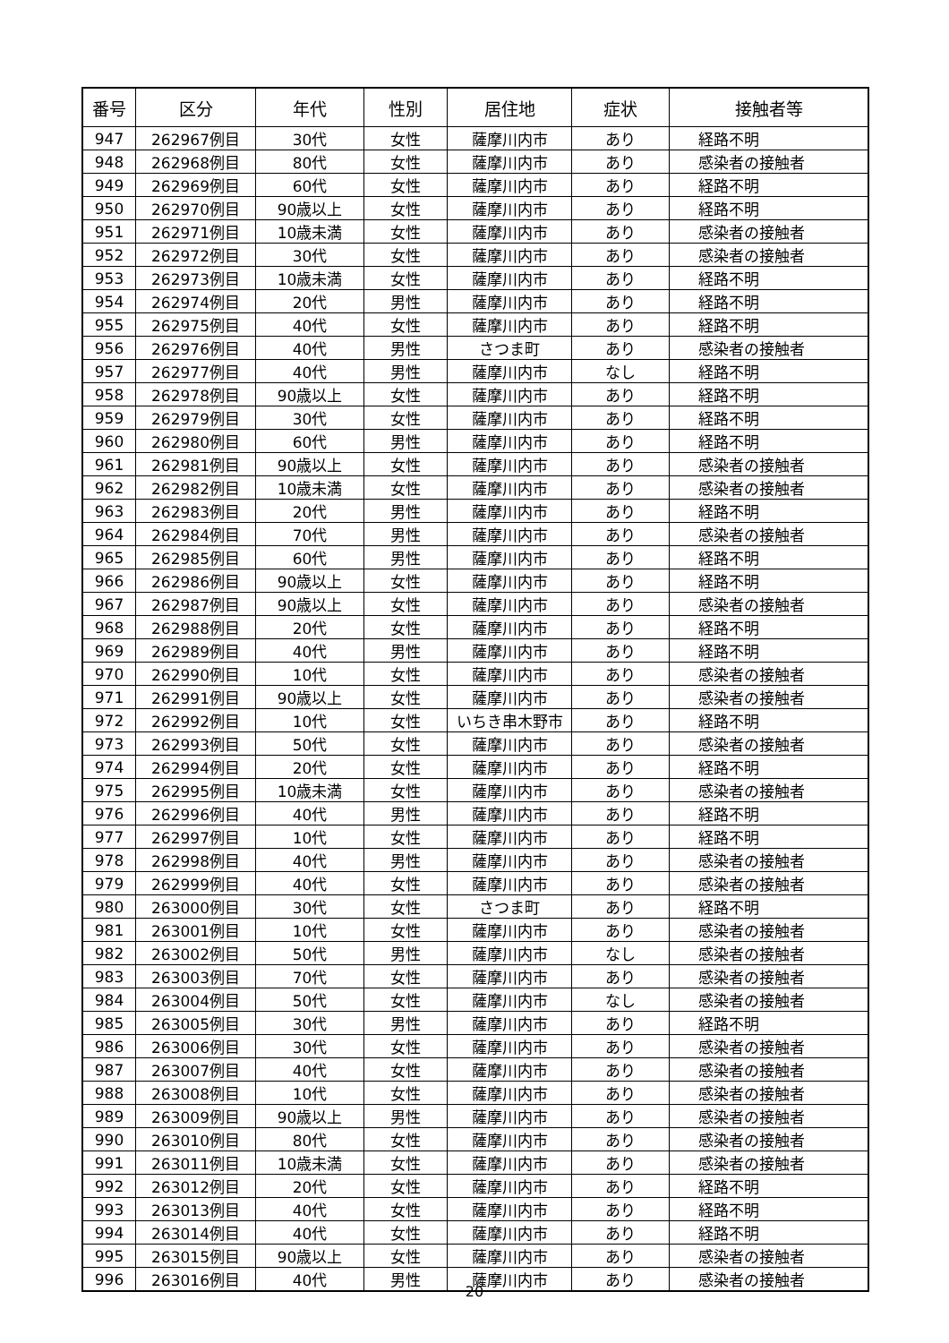| 番号 | 区分 | 年代 | 性別 | 居住地 | 症状 | 接触者等 |
| --- | --- | --- | --- | --- | --- | --- |
| 947 | 262967例目 | 30代 | 女性 | 薩摩川内市 | あり | 経路不明 |
| 948 | 262968例目 | 80代 | 女性 | 薩摩川内市 | あり | 感染者の接触者 |
| 949 | 262969例目 | 60代 | 女性 | 薩摩川内市 | あり | 経路不明 |
| 950 | 262970例目 | 90歳以上 | 女性 | 薩摩川内市 | あり | 経路不明 |
| 951 | 262971例目 | 10歳未満 | 女性 | 薩摩川内市 | あり | 感染者の接触者 |
| 952 | 262972例目 | 30代 | 女性 | 薩摩川内市 | あり | 感染者の接触者 |
| 953 | 262973例目 | 10歳未満 | 女性 | 薩摩川内市 | あり | 経路不明 |
| 954 | 262974例目 | 20代 | 男性 | 薩摩川内市 | あり | 経路不明 |
| 955 | 262975例目 | 40代 | 女性 | 薩摩川内市 | あり | 経路不明 |
| 956 | 262976例目 | 40代 | 男性 | さつま町 | あり | 感染者の接触者 |
| 957 | 262977例目 | 40代 | 男性 | 薩摩川内市 | なし | 経路不明 |
| 958 | 262978例目 | 90歳以上 | 女性 | 薩摩川内市 | あり | 経路不明 |
| 959 | 262979例目 | 30代 | 女性 | 薩摩川内市 | あり | 経路不明 |
| 960 | 262980例目 | 60代 | 男性 | 薩摩川内市 | あり | 経路不明 |
| 961 | 262981例目 | 90歳以上 | 女性 | 薩摩川内市 | あり | 感染者の接触者 |
| 962 | 262982例目 | 10歳未満 | 女性 | 薩摩川内市 | あり | 感染者の接触者 |
| 963 | 262983例目 | 20代 | 男性 | 薩摩川内市 | あり | 経路不明 |
| 964 | 262984例目 | 70代 | 男性 | 薩摩川内市 | あり | 感染者の接触者 |
| 965 | 262985例目 | 60代 | 男性 | 薩摩川内市 | あり | 経路不明 |
| 966 | 262986例目 | 90歳以上 | 女性 | 薩摩川内市 | あり | 経路不明 |
| 967 | 262987例目 | 90歳以上 | 女性 | 薩摩川内市 | あり | 感染者の接触者 |
| 968 | 262988例目 | 20代 | 女性 | 薩摩川内市 | あり | 経路不明 |
| 969 | 262989例目 | 40代 | 男性 | 薩摩川内市 | あり | 経路不明 |
| 970 | 262990例目 | 10代 | 女性 | 薩摩川内市 | あり | 感染者の接触者 |
| 971 | 262991例目 | 90歳以上 | 女性 | 薩摩川内市 | あり | 感染者の接触者 |
| 972 | 262992例目 | 10代 | 女性 | いちき串木野市 | あり | 経路不明 |
| 973 | 262993例目 | 50代 | 女性 | 薩摩川内市 | あり | 感染者の接触者 |
| 974 | 262994例目 | 20代 | 女性 | 薩摩川内市 | あり | 経路不明 |
| 975 | 262995例目 | 10歳未満 | 女性 | 薩摩川内市 | あり | 感染者の接触者 |
| 976 | 262996例目 | 40代 | 男性 | 薩摩川内市 | あり | 経路不明 |
| 977 | 262997例目 | 10代 | 女性 | 薩摩川内市 | あり | 経路不明 |
| 978 | 262998例目 | 40代 | 男性 | 薩摩川内市 | あり | 感染者の接触者 |
| 979 | 262999例目 | 40代 | 女性 | 薩摩川内市 | あり | 感染者の接触者 |
| 980 | 263000例目 | 30代 | 女性 | さつま町 | あり | 経路不明 |
| 981 | 263001例目 | 10代 | 女性 | 薩摩川内市 | あり | 感染者の接触者 |
| 982 | 263002例目 | 50代 | 男性 | 薩摩川内市 | なし | 感染者の接触者 |
| 983 | 263003例目 | 70代 | 女性 | 薩摩川内市 | あり | 感染者の接触者 |
| 984 | 263004例目 | 50代 | 女性 | 薩摩川内市 | なし | 感染者の接触者 |
| 985 | 263005例目 | 30代 | 男性 | 薩摩川内市 | あり | 経路不明 |
| 986 | 263006例目 | 30代 | 女性 | 薩摩川内市 | あり | 感染者の接触者 |
| 987 | 263007例目 | 40代 | 女性 | 薩摩川内市 | あり | 感染者の接触者 |
| 988 | 263008例目 | 10代 | 女性 | 薩摩川内市 | あり | 感染者の接触者 |
| 989 | 263009例目 | 90歳以上 | 男性 | 薩摩川内市 | あり | 感染者の接触者 |
| 990 | 263010例目 | 80代 | 女性 | 薩摩川内市 | あり | 感染者の接触者 |
| 991 | 263011例目 | 10歳未満 | 女性 | 薩摩川内市 | あり | 感染者の接触者 |
| 992 | 263012例目 | 20代 | 女性 | 薩摩川内市 | あり | 経路不明 |
| 993 | 263013例目 | 40代 | 女性 | 薩摩川内市 | あり | 経路不明 |
| 994 | 263014例目 | 40代 | 女性 | 薩摩川内市 | あり | 経路不明 |
| 995 | 263015例目 | 90歳以上 | 女性 | 薩摩川内市 | あり | 感染者の接触者 |
| 996 | 263016例目 | 40代 | 男性 | 薩摩川内市 | あり | 感染者の接触者 |
20